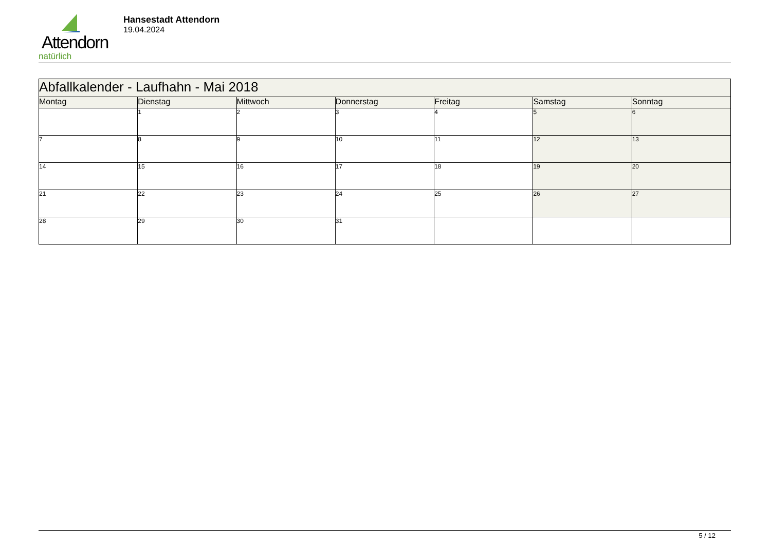Attendorn
natürlich
Hansestadt Attendorn
19.04.2024
| Abfallkalender - Laufhahn - Mai 2018 | | | | | | |
| Montag | Dienstag | Mittwoch | Donnerstag | Freitag | Samstag | Sonntag |
| | 1 | 2 | 3 | 4 | 5 | 6 |
| 7 | 8 | 9 | 10 | 11 | 12 | 13 |
| 14 | 15 | 16 | 17 | 18 | 19 | 20 |
| 21 | 22 | 23 | 24 | 25 | 26 | 27 |
| 28 | 29 | 30 | 31 | | | |
5 / 12